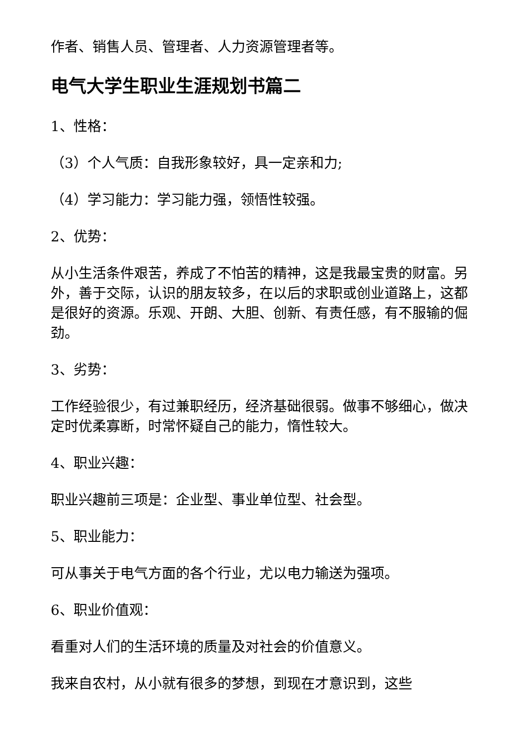作者、销售人员、管理者、人力资源管理者等。
电气大学生职业生涯规划书篇二
1、性格：
（3）个人气质：自我形象较好，具一定亲和力;
（4）学习能力：学习能力强，领悟性较强。
2、优势：
从小生活条件艰苦，养成了不怕苦的精神，这是我最宝贵的财富。另外，善于交际，认识的朋友较多，在以后的求职或创业道路上，这都是很好的资源。乐观、开朗、大胆、创新、有责任感，有不服输的倔劲。
3、劣势：
工作经验很少，有过兼职经历，经济基础很弱。做事不够细心，做决定时优柔寡断，时常怀疑自己的能力，惰性较大。
4、职业兴趣：
职业兴趣前三项是：企业型、事业单位型、社会型。
5、职业能力：
可从事关于电气方面的各个行业，尤以电力输送为强项。
6、职业价值观：
看重对人们的生活环境的质量及对社会的价值意义。
我来自农村，从小就有很多的梦想，到现在才意识到，这些